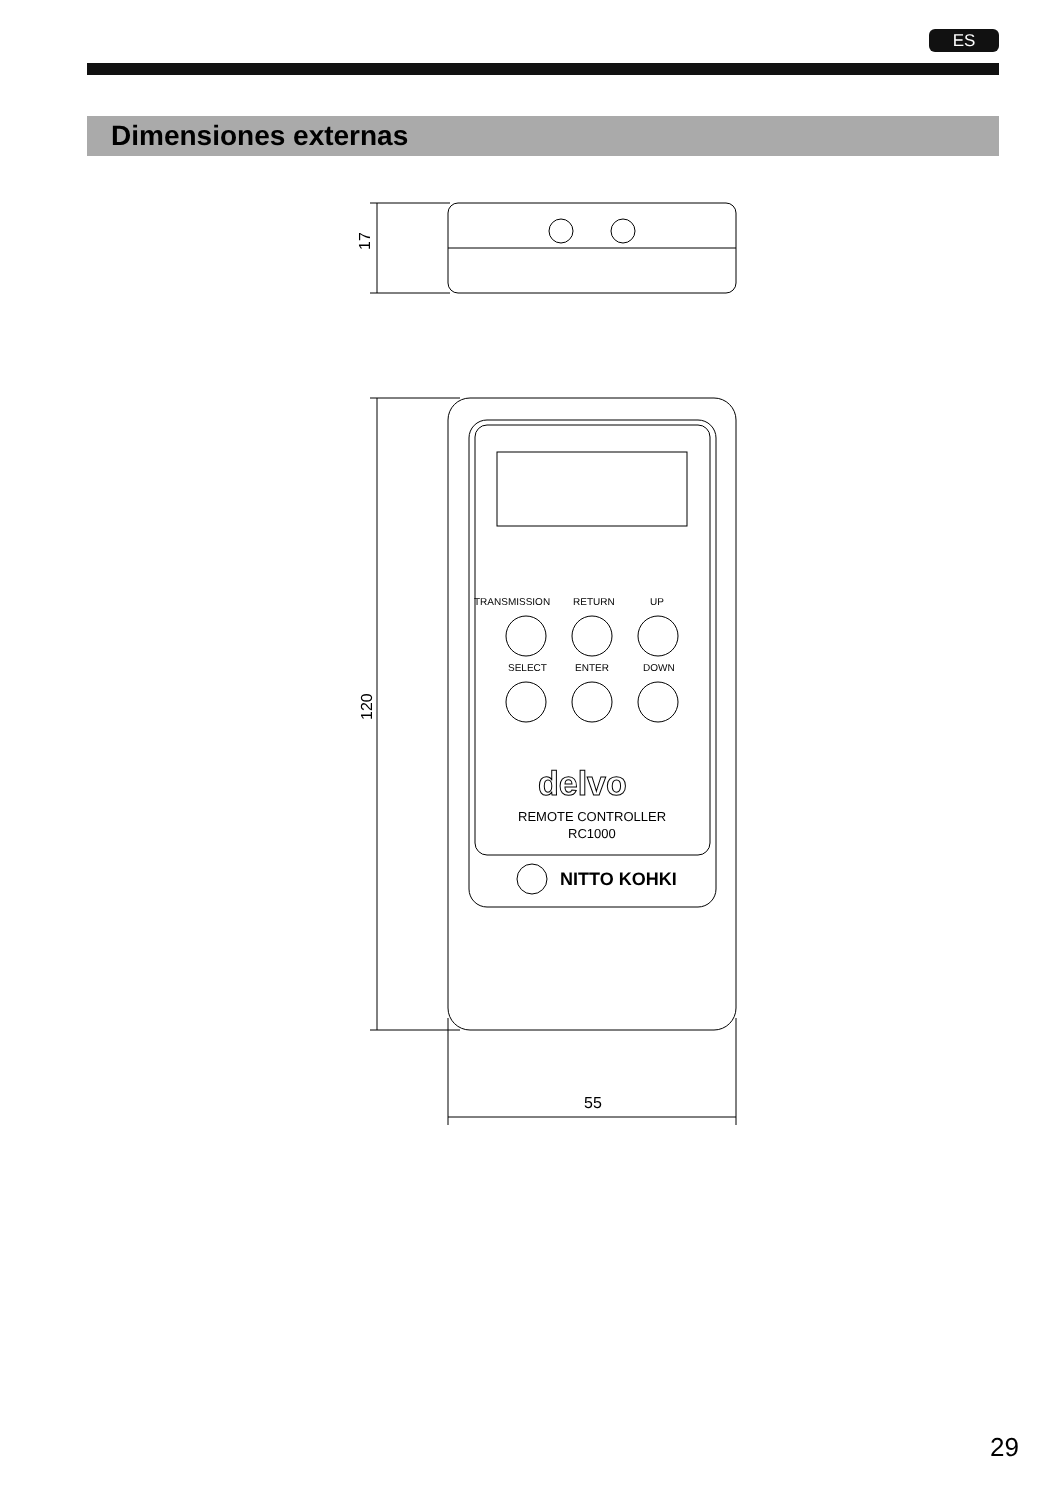ES
Dimensiones externas
17
TRANSMISSION
RETURN
UP
SELECT
ENTER
DOWN
delvo
REMOTE CONTROLLER
RC1000
NITTO KOHKI
120
55
29